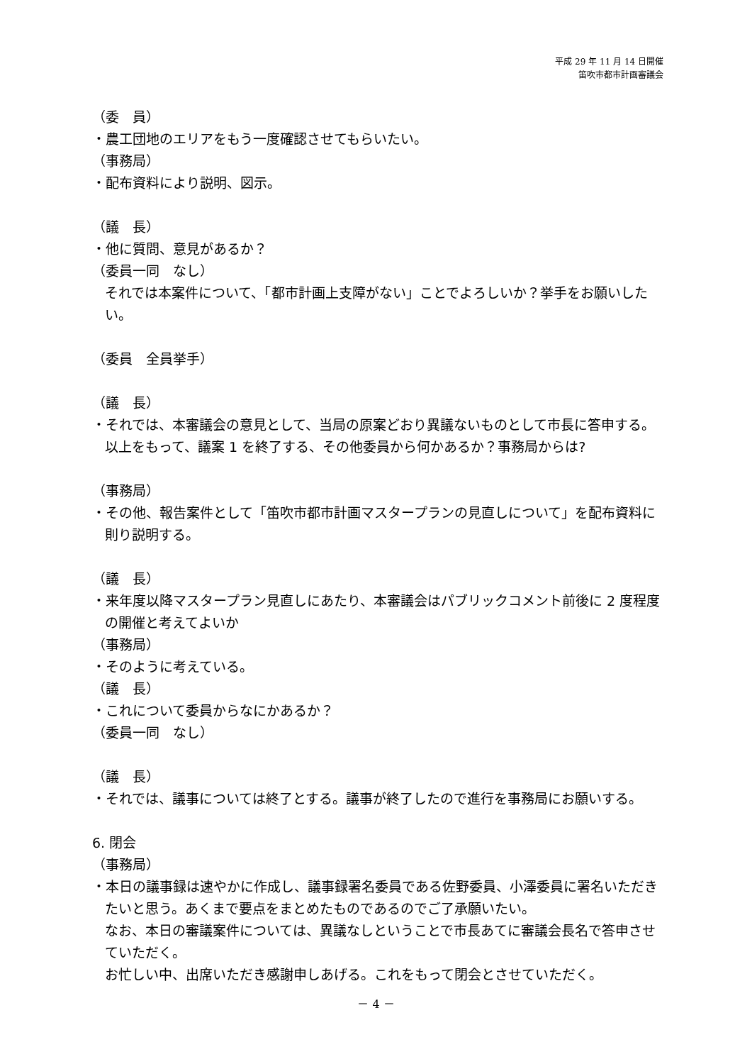平成 29 年 11 月 14 日開催
笛吹市都市計画審議会
（委　員）
・農工団地のエリアをもう一度確認させてもらいたい。
（事務局）
・配布資料により説明、図示。
（議　長）
・他に質問、意見があるか？
（委員一同　なし）
それでは本案件について、「都市計画上支障がない」ことでよろしいか？挙手をお願いしたい。
（委員　全員挙手）
（議　長）
・それでは、本審議会の意見として、当局の原案どおり異議ないものとして市長に答申する。以上をもって、議案 1 を終了する、その他委員から何かあるか？事務局からは?
（事務局）
・その他、報告案件として「笛吹市都市計画マスタープランの見直しについて」を配布資料に則り説明する。
（議　長）
・来年度以降マスタープラン見直しにあたり、本審議会はパブリックコメント前後に 2 度程度の開催と考えてよいか
（事務局）
・そのように考えている。
（議　長）
・これについて委員からなにかあるか？
（委員一同　なし）
（議　長）
・それでは、議事については終了とする。議事が終了したので進行を事務局にお願いする。
6. 閉会
（事務局）
・本日の議事録は速やかに作成し、議事録署名委員である佐野委員、小澤委員に署名いただきたいと思う。あくまで要点をまとめたものであるのでご了承願いたい。
なお、本日の審議案件については、異議なしということで市長あてに審議会長名で答申させていただく。
お忙しい中、出席いただき感謝申しあげる。これをもって閉会とさせていただく。
－ 4 －